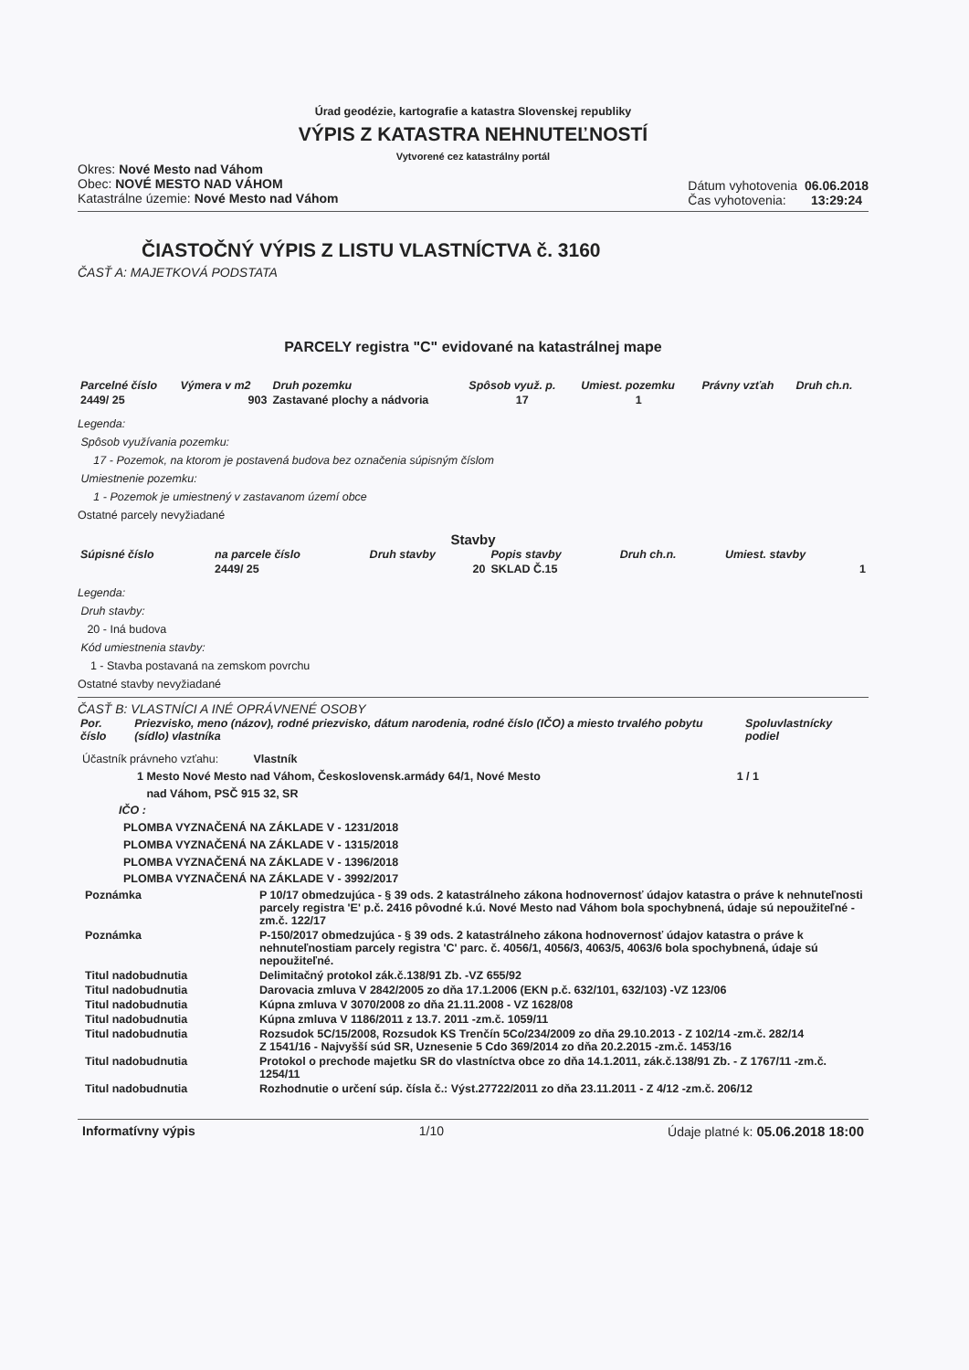Úrad geodézie, kartografie a katastra Slovenskej republiky
VÝPIS Z KATASTRA NEHNUTEĽNOSTÍ
Vytvorené cez katastrálny portál
Okres: Nové Mesto nad Váhom
Obec: NOVÉ MESTO NAD VÁHOM
Katastrálne územie: Nové Mesto nad Váhom
Dátum vyhotovenia 06.06.2018
Čas vyhotovenia: 13:29:24
ČIASTOČNÝ VÝPIS Z LISTU VLASTNÍCTVA č. 3160
ČASŤ A: MAJETKOVÁ PODSTATA
PARCELY registra "C" evidované na katastrálnej mape
| Parcelné číslo | Výmera v m2 | Druh pozemku | Spôsob využ. p. | Umiest. pozemku | Právny vzťah | Druh ch.n. |
| --- | --- | --- | --- | --- | --- | --- |
| 2449/ 25 | 903 | Zastavané plochy a nádvoria | 17 | 1 | | |
Legenda:
Spôsob využívania pozemku:
17 - Pozemok, na ktorom je postavená budova bez označenia súpisným číslom
Umiestnenie pozemku:
1 - Pozemok je umiestnený v zastavanom území obce
Ostatné parcely nevyžiadané
Stavby
| Súpisné číslo | na parcele číslo | Druh stavby | Popis stavby | Druh ch.n. | Umiest. stavby |
| --- | --- | --- | --- | --- | --- |
| | 2449/ 25 | 20 | SKLAD Č.15 | | 1 |
Legenda:
Druh stavby:
20 - Iná budova
Kód umiestnenia stavby:
1 - Stavba postavaná na zemskom povrchu
Ostatné stavby nevyžiadané
ČASŤ B: VLASTNÍCI A INÉ OPRÁVNENÉ OSOBY
| Por. číslo | Priezvisko, meno (názov), rodné priezvisko, dátum narodenia, rodné číslo (IČO) a miesto trvalého pobytu (sídlo) vlastníka | Spoluvlastnícky podiel |
| --- | --- | --- |
Účastník právneho vzťahu: Vlastník
1 Mesto Nové Mesto nad Váhom, Československ.armády 64/1, Nové Mesto
nad Váhom, PSČ 915 32, SR 1 / 1
IČO :
PLOMBA VYZNAČENÁ NA ZÁKLADE V - 1231/2018
PLOMBA VYZNAČENÁ NA ZÁKLADE V - 1315/2018
PLOMBA VYZNAČENÁ NA ZÁKLADE V - 1396/2018
PLOMBA VYZNAČENÁ NA ZÁKLADE V - 3992/2017
| Poznámka | P 10/17 obmedzujúca - § 39 ods. 2 katastrálneho zákona hodnovernosť údajov katastra o práve k nehnuteľnosti parcely registra 'E' p.č. 2416 pôvodné k.ú. Nové Mesto nad Váhom bola spochybnená, údaje sú nepoužiteľné -zm.č. 122/17 |
| Poznámka | P-150/2017 obmedzujúca - § 39 ods. 2 katastrálneho zákona hodnovernosť údajov katastra o práve k nehnuteľnostiam parcely registra 'C' parc. č. 4056/1, 4056/3, 4063/5, 4063/6 bola spochybnená, údaje sú nepoužiteľné. |
| Titul nadobudnutia | Delimitačný protokol zák.č.138/91 Zb. -VZ 655/92 |
| Titul nadobudnutia | Darovacia zmluva V 2842/2005 zo dňa 17.1.2006 (EKN p.č. 632/101, 632/103) -VZ 123/06 |
| Titul nadobudnutia | Kúpna zmluva V 3070/2008 zo dňa 21.11.2008 - VZ 1628/08 |
| Titul nadobudnutia | Kúpna zmluva V 1186/2011 z 13.7. 2011 -zm.č. 1059/11 |
| Titul nadobudnutia | Rozsudok 5C/15/2008, Rozsudok KS Trenčín 5Co/234/2009 zo dňa 29.10.2013 - Z 102/14 -zm.č. 282/14 Z 1541/16 - Najvyšší súd SR, Uznesenie 5 Cdo 369/2014 zo dňa 20.2.2015 -zm.č. 1453/16 |
| Titul nadobudnutia | Protokol o prechode majetku SR do vlastníctva obce zo dňa 14.1.2011, zák.č.138/91 Zb. - Z 1767/11 -zm.č. 1254/11 |
| Titul nadobudnutia | Rozhodnutie o určení súp. čísla č.: Výst.27722/2011 zo dňa 23.11.2011 - Z 4/12 -zm.č. 206/12 |
Informatívny výpis 1/10 Údaje platné k: 05.06.2018 18:00